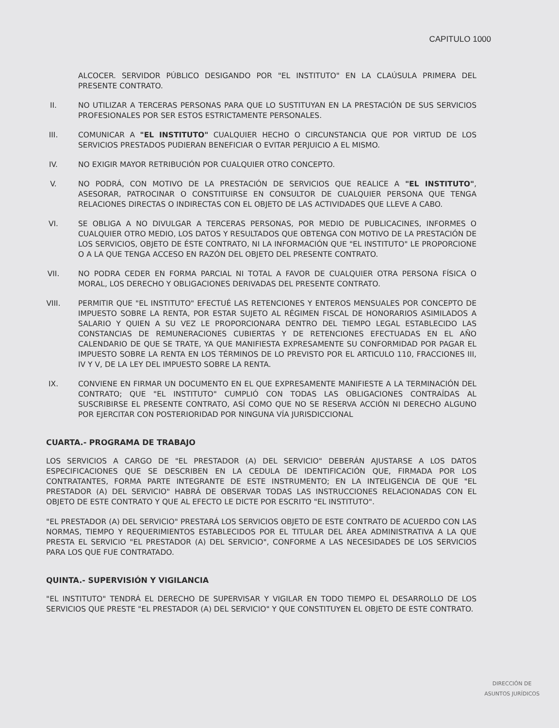CAPITULO 1000
ALCOCER. SERVIDOR PÚBLICO DESIGANDO POR "EL INSTITUTO" EN LA CLAÚSULA PRIMERA DEL PRESENTE CONTRATO.
II. NO UTILIZAR A TERCERAS PERSONAS PARA QUE LO SUSTITUYAN EN LA PRESTACIÓN DE SUS SERVICIOS PROFESIONALES POR SER ESTOS ESTRICTAMENTE PERSONALES.
III.
COMUNICAR A "EL INSTITUTO" CUALQUIER HECHO O CIRCUNSTANCIA QUE POR VIRTUD DE LOS SERVICIOS PRESTADOS PUDIERAN BENEFICIAR O EVITAR PERJUICIO A EL MISMO.
IV. NO EXIGIR MAYOR RETRIBUCIÓN POR CUALQUIER OTRO CONCEPTO.
V. NO PODRÁ, CON MOTIVO DE LA PRESTACIÓN DE SERVICIOS QUE REALICE A "EL INSTITUTO", ASESORAR, PATROCINAR O CONSTITUIRSE EN CONSULTOR DE CUALQUIER PERSONA QUE TENGA RELACIONES DIRECTAS O INDIRECTAS CON EL OBJETO DE LAS ACTIVIDADES QUE LLEVE A CABO.
VI. SE OBLIGA A NO DIVULGAR A TERCERAS PERSONAS, POR MEDIO DE PUBLICACINES, INFORMES O CUALQUIER OTRO MEDIO, LOS DATOS Y RESULTADOS QUE OBTENGA CON MOTIVO DE LA PRESTACIÓN DE LOS SERVICIOS, OBJETO DE ÉSTE CONTRATO, NI LA INFORMACIÓN QUE "EL INSTITUTO" LE PROPORCIONE O A LA QUE TENGA ACCESO EN RAZÓN DEL OBJETO DEL PRESENTE CONTRATO.
VII.
NO PODRA CEDER EN FORMA PARCIAL NI TOTAL A FAVOR DE CUALQUIER OTRA PERSONA FÍSICA O MORAL, LOS DERECHO Y OBLIGACIONES DERIVADAS DEL PRESENTE CONTRATO.
VIII.
PERMITIR QUE "EL INSTITUTO" EFECTUÉ LAS RETENCIONES Y ENTEROS MENSUALES POR CONCEPTO DE IMPUESTO SOBRE LA RENTA, POR ESTAR SUJETO AL RÉGIMEN FISCAL DE HONORARIOS ASIMILADOS A SALARIO Y QUIEN A SU VEZ LE PROPORCIONARA DENTRO DEL TIEMPO LEGAL ESTABLECIDO LAS CONSTANCIAS DE REMUNERACIONES CUBIERTAS Y DE RETENCIONES EFECTUADAS EN EL AÑO CALENDARIO DE QUE SE TRATE, YA QUE MANIFIESTA EXPRESAMENTE SU CONFORMIDAD POR PAGAR EL IMPUESTO SOBRE LA RENTA EN LOS TÉRMINOS DE LO PREVISTO POR EL ARTICULO 110, FRACCIONES III, IV Y V, DE LA LEY DEL IMPUESTO SOBRE LA RENTA.
IX. CONVIENE EN FIRMAR UN DOCUMENTO EN EL QUE EXPRESAMENTE MANIFIESTE A LA TERMINACIÓN DEL CONTRATO; QUE "EL INSTITUTO" CUMPLIÓ CON TODAS LAS OBLIGACIONES CONTRAÍDAS AL SUSCRIBIRSE EL PRESENTE CONTRATO, ASÍ COMO QUE NO SE RESERVA ACCIÓN NI DERECHO ALGUNO POR EJERCITAR CON POSTERIORIDAD POR NINGUNA VÍA JURISDICCIONAL
CUARTA.- PROGRAMA DE TRABAJO
LOS SERVICIOS A CARGO DE "EL PRESTADOR (A) DEL SERVICIO" DEBERÁN AJUSTARSE A LOS DATOS ESPECIFICACIONES QUE SE DESCRIBEN EN LA CEDULA DE IDENTIFICACIÓN QUE, FIRMADA POR LOS CONTRATANTES, FORMA PARTE INTEGRANTE DE ESTE INSTRUMENTO; EN LA INTELIGENCIA DE QUE "EL PRESTADOR (A) DEL SERVICIO" HABRÁ DE OBSERVAR TODAS LAS INSTRUCCIONES RELACIONADAS CON EL OBJETO DE ESTE CONTRATO Y QUE AL EFECTO LE DICTE POR ESCRITO "EL INSTITUTO".
"EL PRESTADOR (A) DEL SERVICIO" PRESTARÁ LOS SERVICIOS OBJETO DE ESTE CONTRATO DE ACUERDO CON LAS NORMAS, TIEMPO Y REQUERIMIENTOS ESTABLECIDOS POR EL TITULAR DEL ÁREA ADMINISTRATIVA A LA QUE PRESTA EL SERVICIO "EL PRESTADOR (A) DEL SERVICIO", CONFORME A LAS NECESIDADES DE LOS SERVICIOS PARA LOS QUE FUE CONTRATADO.
QUINTA.- SUPERVISIÓN Y VIGILANCIA
"EL INSTITUTO" TENDRÁ EL DERECHO DE SUPERVISAR Y VIGILAR EN TODO TIEMPO EL DESARROLLO DE LOS SERVICIOS QUE PRESTE "EL PRESTADOR (A) DEL SERVICIO" Y QUE CONSTITUYEN EL OBJETO DE ESTE CONTRATO.
DIRECCIÓN DE
ASUNTOS JURÍDICOS